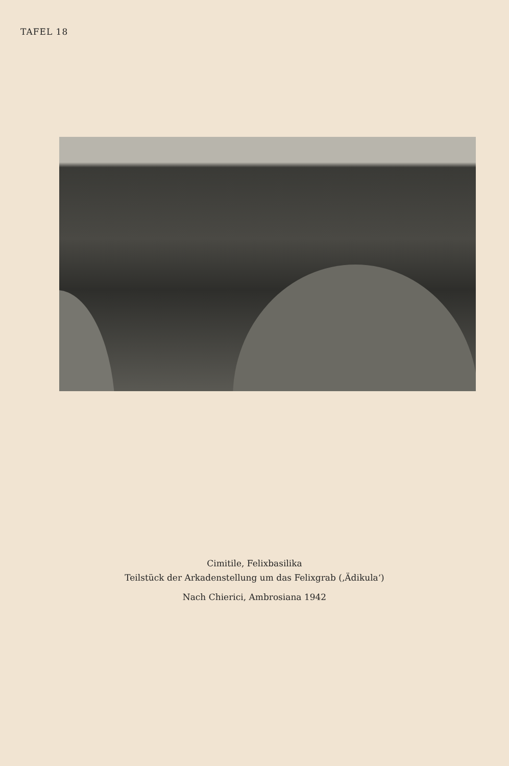TAFEL 18
Cimitile, Felixbasilika
Teilstück der Arkadenstellung um das Felixgrab (‚Ädikula‘)
Nach Chierici, Ambrosiana 1942